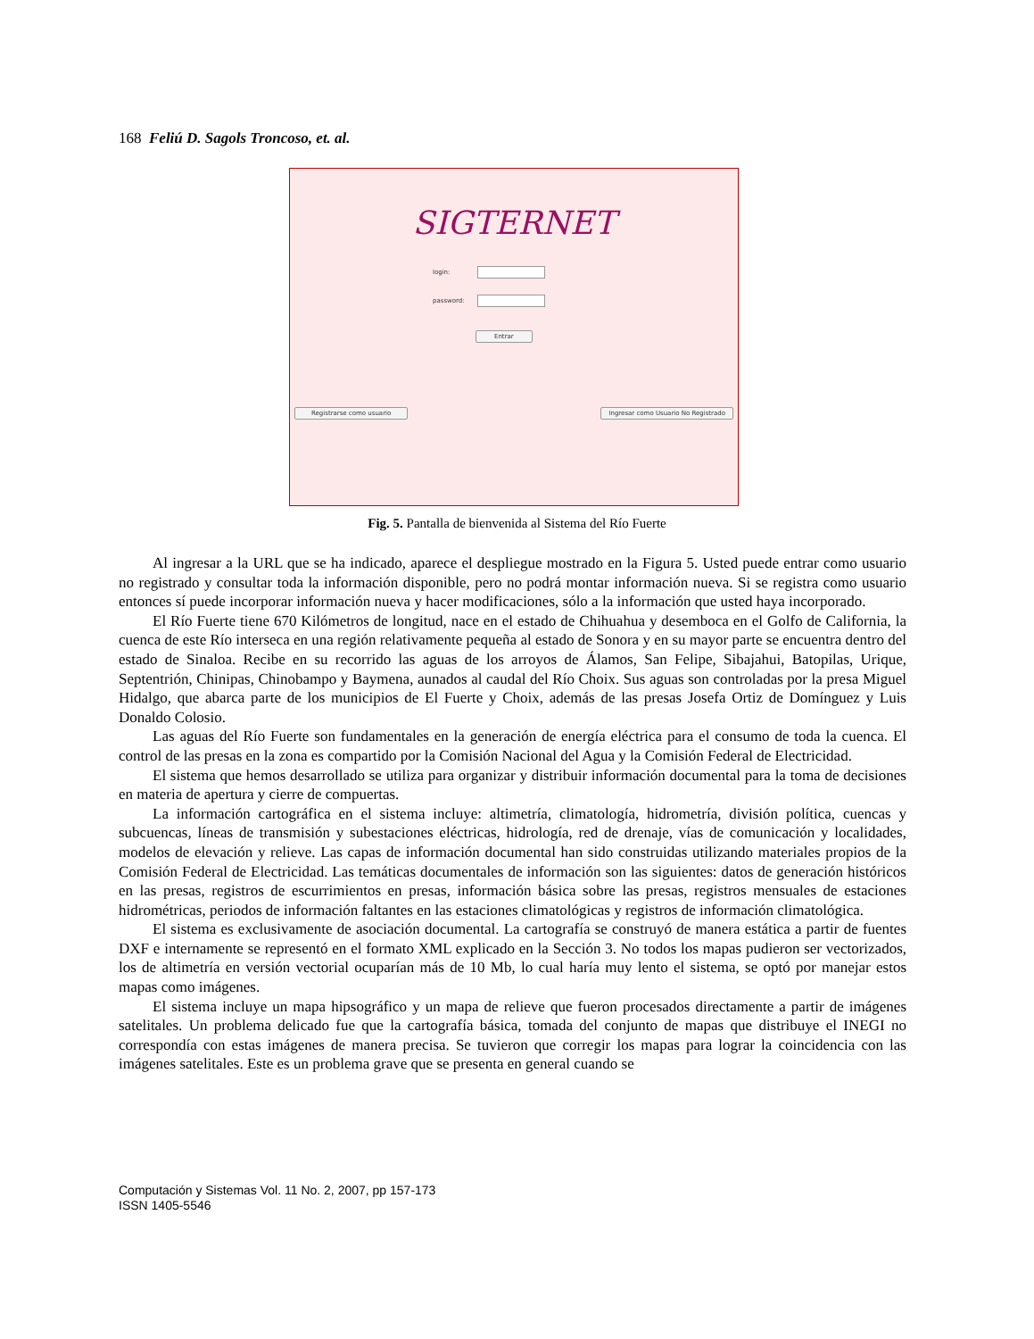168 Feliú D. Sagols Troncoso, et. al.
SIGTERNET
login:
password:
Entrar
Registrarse como usuario Ingresar como Usuario No Registrado
Fig. 5. Pantalla de bienvenida al Sistema del Río Fuerte
Al ingresar a la URL que se ha indicado, aparece el despliegue mostrado en la Figura 5. Usted puede entrar como usuario no registrado y consultar toda la información disponible, pero no podrá montar información nueva. Si se registra como usuario entonces sí puede incorporar información nueva y hacer modificaciones, sólo a la información que usted haya incorporado.
El Río Fuerte tiene 670 Kilómetros de longitud, nace en el estado de Chihuahua y desemboca en el Golfo de California, la cuenca de este Río interseca en una región relativamente pequeña al estado de Sonora y en su mayor parte se encuentra dentro del estado de Sinaloa. Recibe en su recorrido las aguas de los arroyos de Álamos, San Felipe, Sibajahui, Batopilas, Urique, Septentrión, Chinipas, Chinobampo y Baymena, aunados al caudal del Río Choix. Sus aguas son controladas por la presa Miguel Hidalgo, que abarca parte de los municipios de El Fuerte y Choix, además de las presas Josefa Ortiz de Domínguez y Luis Donaldo Colosio.
Las aguas del Río Fuerte son fundamentales en la generación de energía eléctrica para el consumo de toda la cuenca. El control de las presas en la zona es compartido por la Comisión Nacional del Agua y la Comisión Federal de Electricidad.
El sistema que hemos desarrollado se utiliza para organizar y distribuir información documental para la toma de decisiones en materia de apertura y cierre de compuertas.
La información cartográfica en el sistema incluye: altimetría, climatología, hidrometría, división política, cuencas y subcuencas, líneas de transmisión y subestaciones eléctricas, hidrología, red de drenaje, vías de comunicación y localidades, modelos de elevación y relieve. Las capas de información documental han sido construidas utilizando materiales propios de la Comisión Federal de Electricidad. Las temáticas documentales de información son las siguientes: datos de generación históricos en las presas, registros de escurrimientos en presas, información básica sobre las presas, registros mensuales de estaciones hidrométricas, periodos de información faltantes en las estaciones climatológicas y registros de información climatológica.
El sistema es exclusivamente de asociación documental. La cartografía se construyó de manera estática a partir de fuentes DXF e internamente se representó en el formato XML explicado en la Sección 3. No todos los mapas pudieron ser vectorizados, los de altimetría en versión vectorial ocuparían más de 10 Mb, lo cual haría muy lento el sistema, se optó por manejar estos mapas como imágenes.
El sistema incluye un mapa hipsográfico y un mapa de relieve que fueron procesados directamente a partir de imágenes satelitales. Un problema delicado fue que la cartografía básica, tomada del conjunto de mapas que distribuye el INEGI no correspondía con estas imágenes de manera precisa. Se tuvieron que corregir los mapas para lograr la coincidencia con las imágenes satelitales. Este es un problema grave que se presenta en general cuando se
Computación y Sistemas Vol. 11 No. 2, 2007, pp 157-173
ISSN 1405-5546